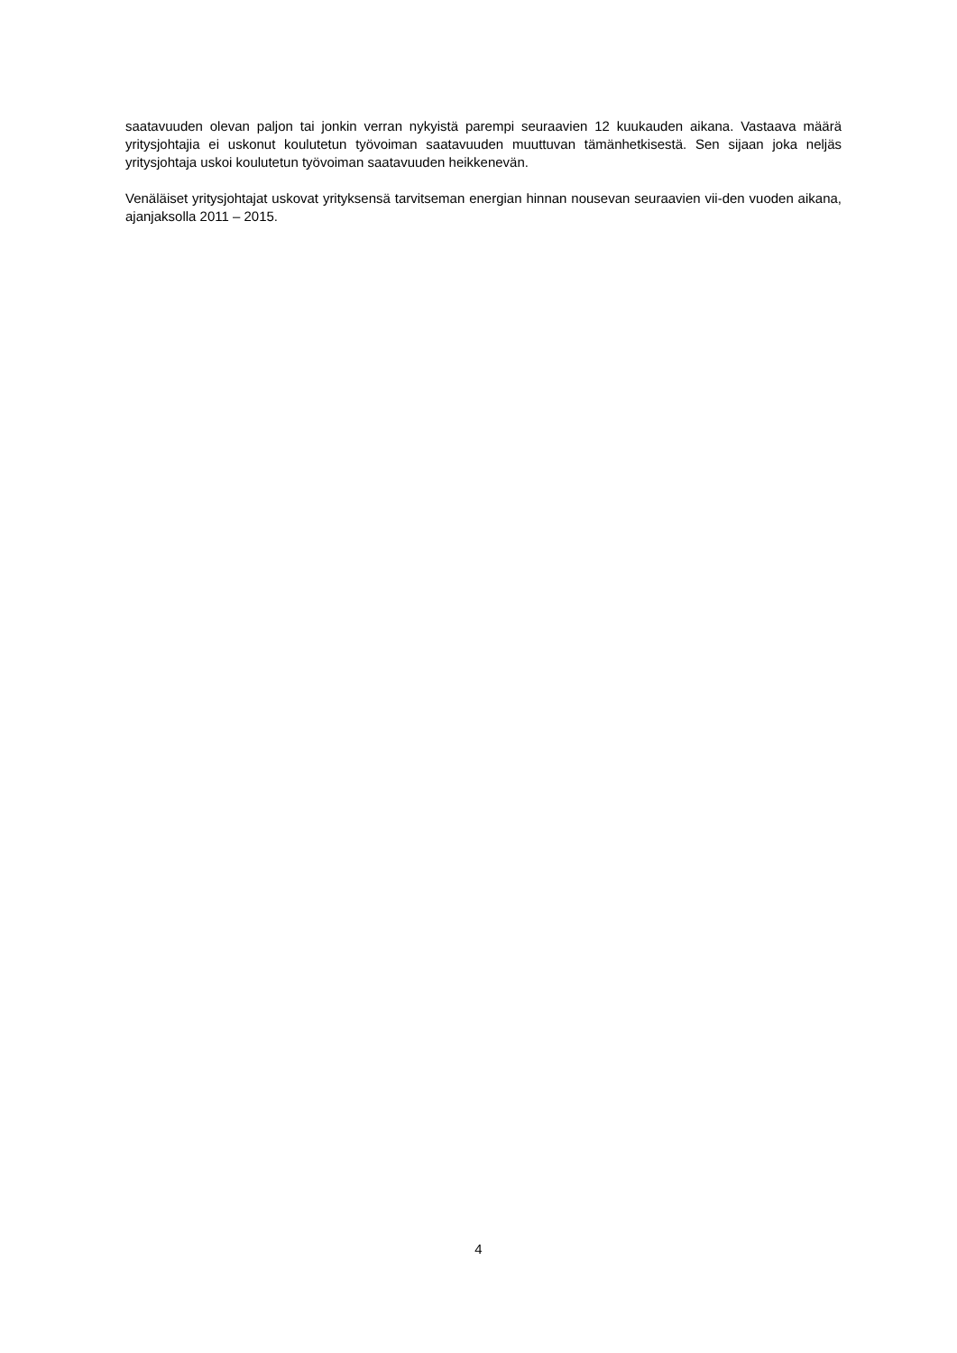saatavuuden olevan paljon tai jonkin verran nykyistä parempi seuraavien 12 kuukauden aikana. Vastaava määrä yritysjohtajia ei uskonut koulutetun työvoiman saatavuuden muuttuvan tämänhetkisestä. Sen sijaan joka neljäs yritysjohtaja uskoi koulutetun työvoiman saatavuuden heikkenevän.
Venäläiset yritysjohtajat uskovat yrityksensä tarvitseman energian hinnan nousevan seuraavien vii-den vuoden aikana, ajanjaksolla 2011 – 2015.
4